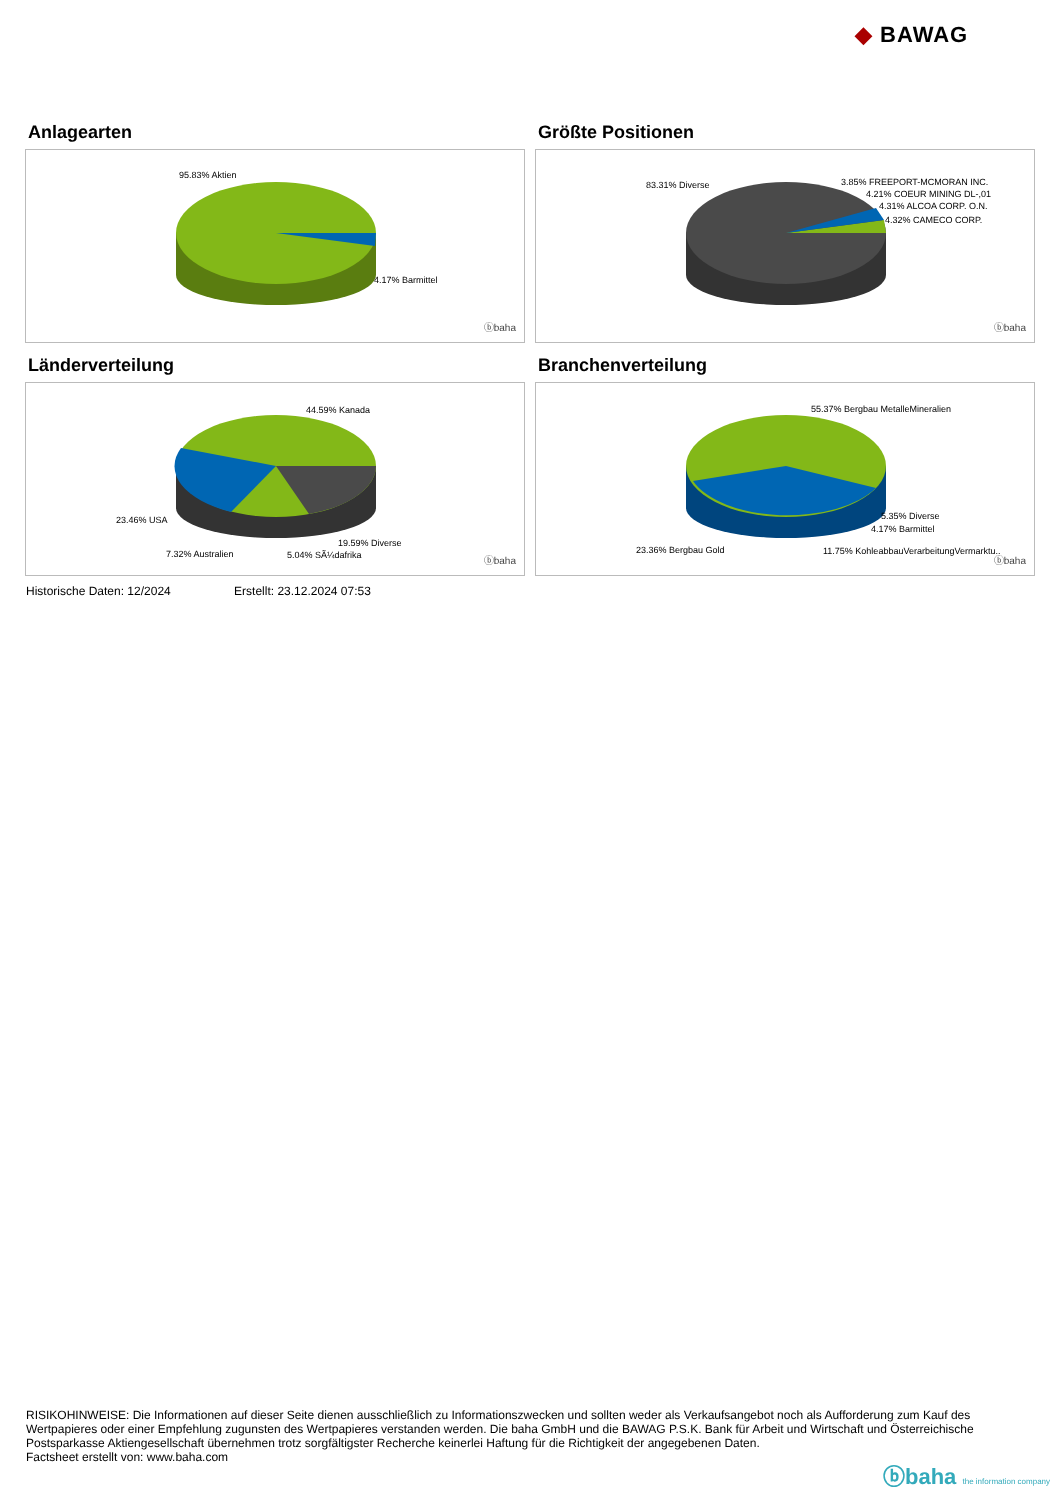◆ BAWAG
Anlagearten
95.83% Aktien
4.17% Barmittel
ⓑbaha
Größte Positionen
83.31% Diverse 3.85% FREEPORT-MCMORAN INC.
4.21% COEUR MINING DL-,01
4.31% ALCOA CORP. O.N.
4.32% CAMECO CORP.
ⓑbaha
Länderverteilung
44.59% Kanada
23.46% USA
7.32% Australien
19.59% Diverse
5.04% SÃ¼dafrika ⓑbaha
Branchenverteilung
55.37% Bergbau MetalleMineralien
5.35% Diverse
4.17% Barmittel
23.36% Bergbau Gold 11.75% KohleabbauVerarbeitungVermarktu..
ⓑbaha
Historische Daten: 12/2024 Erstellt: 23.12.2024 07:53
RISIKOHINWEISE: Die Informationen auf dieser Seite dienen ausschließlich zu Informationszwecken und sollten weder als Verkaufsangebot noch als Aufforderung zum Kauf des Wertpapieres oder einer Empfehlung zugunsten des Wertpapieres verstanden werden. Die baha GmbH und die BAWAG P.S.K. Bank für Arbeit und Wirtschaft und Österreichische Postsparkasse Aktiengesellschaft übernehmen trotz sorgfältigster Recherche keinerlei Haftung für die Richtigkeit der angegebenen Daten.
Factsheet erstellt von: www.baha.com
ⓑbaha the information company